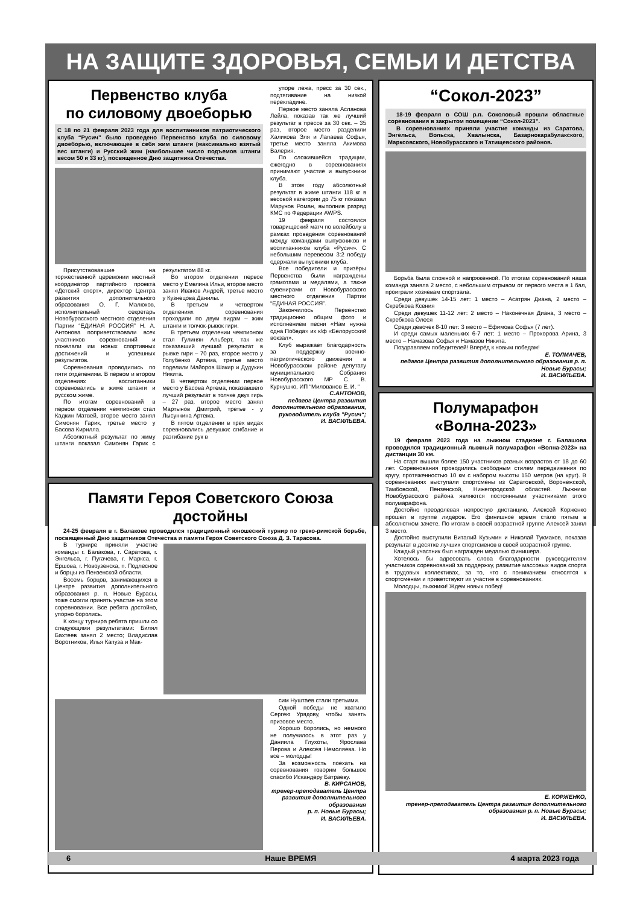НА ЗАЩИТЕ ЗДОРОВЬЯ, СЕМЬИ И ДЕТСТВА
Первенство клуба
по силовому двоеборью
С 18 по 21 февраля 2023 года для воспитанников патриотического клуба “Русич” было проведено Первенство клуба по силовому двоеборью, включающее в себя жим штанги (максимально взятый вес штанги) и Русский жим (наибольшее число подъемов штанги весом 50 и 33 кг), посвященное Дню защитника Отечества.
Присутствовавшие на торжественной церемонии местный координатор партийного проекта «Детский спорт», директор Центра развития дополнительного образования О. Г. Малюков, исполнительный секретарь Новобурасского местного отделения Партии “ЕДИНАЯ РОССИЯ” Н. А. Антонова поприветствовали всех участников соревнований и пожелали им новых спортивных достижений и успешных результатов.
Соревнования проводились по пяти отделениям. В первом и втором отделениях воспитанники соревновались в жиме штанги и русском жиме.
По итогам соревнований в первом отделении чемпионом стал Кадкин Матвей, второе место занял Симонян Гарик, третье место у Басова Кирилла.
Абсолютный результат по жиму штанги показал Симонян Гарик с результатом 88 кг.
Во втором отделении первое место у Емелина Ильи, второе место занял Иванов Андрей, третье место у Кузнецова Данилы.
В третьем и четвертом отделениях соревнования проходили по двум видам – жим штанги и толчок-рывок гири.
В третьем отделении чемпионом стал Гулинян Альберт, так же показавший лучший результат в рывке гири – 70 раз, второе место у Голубенко Артема, третье место поделили Майоров Шакир и Дудукин Никита.
В четвертом отделении первое место у Басова Артема, показавшего лучший результат в толчке двух гирь – 27 раз, второе место занял Мартынов Дмитрий, третье - у Лысункина Артема.
В пятом отделении в трех видах соревновались девушки: сгибание и разгибание рук в
упоре лежа, пресс за 30 сек., подтягивание на низкой перекладине.
Первое место заняла Асланова Лейла, показав так же лучший результат в прессе за 30 сек. – 35 раз, второе место разделили Халикова Эля и Лапаева Софья, третье место заняла Акимова Валерия.
По сложившейся традиции, ежегодно в соревнованиях принимают участие и выпускники клуба.
В этом году абсолютный результат в жиме штанги 118 кг в весовой категории до 75 кг показал Марунов Роман, выполнив разряд КМС по Федерации AWPS.
19 февраля состоялся товарищеский матч по волейболу в рамках проведения соревнований между командами выпускников и воспитанников клуба «Русич». С небольшим перевесом 3:2 победу одержали выпускники клуба.
Все победители и призёры Первенства были награждены грамотами и медалями, а также сувенирами от Новобурасского местного отделения Партии “ЕДИНАЯ РОССИЯ”.
Закончилось Первенство традиционно общим фото и исполнением песни «Нам нужна одна Победа» их к/ф «Белорусский вокзал».
Клуб выражает благодарность за поддержку военно-патриотического движения в Новобурасском районе депутату муниципального Собрания Новобурасского МР С. В. Курнушко, ИП “Милованов Е. И. “
С.АНТОНОВ,
педагог Центра развития дополнительного образования,
руководитель клуба ”Русич“;
И. ВАСИЛЬЕВА.
Памяти Героя Советского Союза достойны
24-25 февраля в г. Балакове проводился традиционный юношеский турнир по греко-римской борьбе, посвященный Дню защитников Отечества и памяти Героя Советского Союза Д. З. Тарасова.
В турнире приняли участие команды г. Балакова, г. Саратова, г. Энгельса, г. Пугачева, г. Маркса, г. Ершова, г. Новоузенска, п. Подлесное и борцы из Пензенской области.
Восемь борцов, занимающихся в Центре развития дополнительного образования р. п. Новые Бурасы, тоже смогли принять участие на этом соревновании. Все ребята достойно, упорно боролись.
К концу турнира ребята пришли со следующими результатами: Билял Бахтеев занял 2 место; Владислав Воротников, Илья Капуза и Мак-
сим Нуштаев стали третьими.
Одной победы не хватило Сергею Урядову, чтобы занять призовое место.
Хорошо боролись, но немного не получилось в этот раз у Даниила Глухоты, Ярослава Перова и Алексея Немоляева. Но все – молодцы!
За возможность поехать на соревнования говорим большое спасибо Искандеру Батраеву.
В. КИРСАНОВ,
тренер-преподаватель Центра развития дополнительного образования
р. п. Новые Бурасы;
И. ВАСИЛЬЕВА.
“Сокол-2023”
18-19 февраля в СОШ р.п. Соколовый прошли областные соревнования в закрытом помещении “Сокол-2023”.
В соревнованиях приняли участие команды из Саратова, Энгельса, Вольска, Хвалынска, Базарнокарабулакского, Марксовского, Новобурасского и Татищевского районов.
Борьба была сложной и напряженной. По итогам соревнований наша команда заняла 2 место, с небольшим отрывом от первого места в 1 бал, проиграли хозяевам спортзала.
Среди девушек 14-15 лет: 1 место – Асатрян Диана, 2 место – Скребкова Ксения
Среди девушек 11-12 лет: 2 место – Наконечная Диана, 3 место – Скребкова Олеся
Среди девочек 8-10 лет: 3 место – Ефимова Софья (7 лет).
И среди самых маленьких 6-7 лет: 1 место – Прохорова Арина, 3 место – Намазова Софья и Намазов Никита.
Поздравляем победителей! Вперёд к новым победам!
Е. ТОЛМАЧЕВ,
педагог Центра развития дополнительного образования р. п. Новые Бурасы;
И. ВАСИЛЬЕВА.
Полумарафон «Волна-2023»
19 февраля 2023 года на лыжном стадионе г. Балашова проводился традиционный лыжный полумарафон «Волна-2023» на дистанции 30 км.
На старт вышли более 150 участников разных возрастов от 18 до 60 лет. Соревнования проводились свободным стилем передвижения по кругу, протяженностью 10 км с набором высоты 150 метров (на круг). В соревнованиях выступали спортсмены из Саратовской, Воронежской, Тамбовской, Пензенской, Нижегородской областей. Лыжники Новобурасского района являются постоянными участниками этого полумарафона.
Достойно преодолевая непростую дистанцию, Алексей Корженко прошел в группе лидеров. Его финишное время стало пятым в абсолютном зачете. По итогам в своей возрастной группе Алексей занял 3 место.
Достойно выступили Виталий Кузьмин и Николай Тукмаков, показав результат в десятке лучших спортсменов в своей возрастной группе.
Каждый участник был награжден медалью финишера.
Хотелось бы адресовать слова благодарности руководителям участников соревнований за поддержку, развитие массовых видов спорта в трудовых коллективах, за то, что с пониманием относятся к спортсменам и приветствуют их участие в соревнованиях.
Молодцы, лыжники! Ждем новых побед!
Е. КОРЖЕНКО,
тренер-преподаватель Центра развития дополнительного образования р. п. Новые Бурасы;
И. ВАСИЛЬЕВА.
6 Наше ВРЕМЯ 4 марта 2023 года